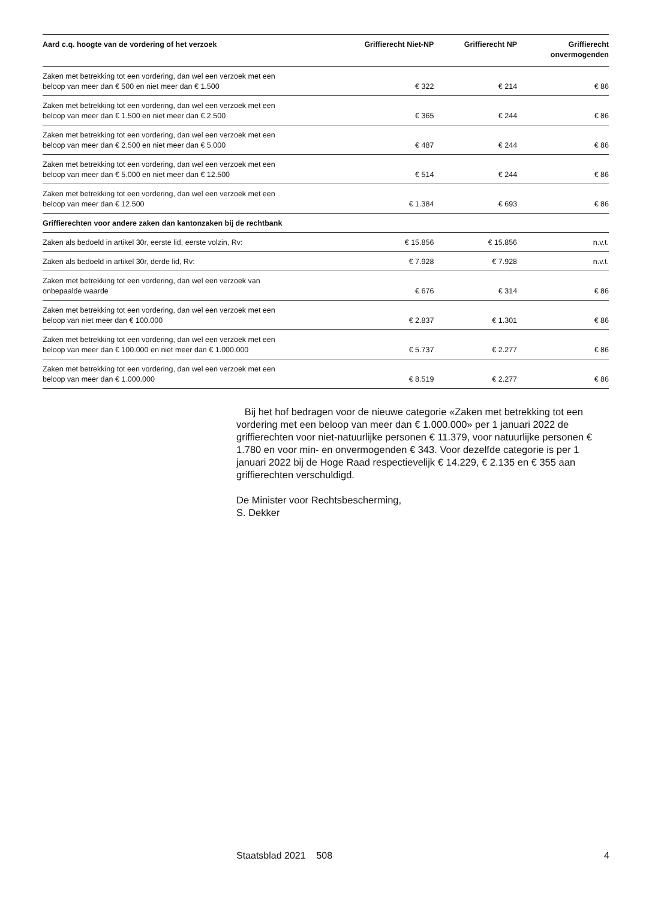| Aard c.q. hoogte van de vordering of het verzoek | Griffierecht Niet-NP | Griffierecht NP | Griffierecht onvermogenden |
| --- | --- | --- | --- |
| Zaken met betrekking tot een vordering, dan wel een verzoek met een beloop van meer dan € 500 en niet meer dan € 1.500 | € 322 | € 214 | € 86 |
| Zaken met betrekking tot een vordering, dan wel een verzoek met een beloop van meer dan € 1.500 en niet meer dan € 2.500 | € 365 | € 244 | € 86 |
| Zaken met betrekking tot een vordering, dan wel een verzoek met een beloop van meer dan € 2.500 en niet meer dan € 5.000 | € 487 | € 244 | € 86 |
| Zaken met betrekking tot een vordering, dan wel een verzoek met een beloop van meer dan € 5.000 en niet meer dan € 12.500 | € 514 | € 244 | € 86 |
| Zaken met betrekking tot een vordering, dan wel een verzoek met een beloop van meer dan € 12.500 | € 1.384 | € 693 | € 86 |
| Griffierechten voor andere zaken dan kantonzaken bij de rechtbank | | | |
| Zaken als bedoeld in artikel 30r, eerste lid, eerste volzin, Rv: | € 15.856 | € 15.856 | n.v.t. |
| Zaken als bedoeld in artikel 30r, derde lid, Rv: | € 7.928 | € 7.928 | n.v.t. |
| Zaken met betrekking tot een vordering, dan wel een verzoek van onbepaalde waarde | € 676 | € 314 | € 86 |
| Zaken met betrekking tot een vordering, dan wel een verzoek met een beloop van niet meer dan € 100.000 | € 2.837 | € 1.301 | € 86 |
| Zaken met betrekking tot een vordering, dan wel een verzoek met een beloop van meer dan € 100.000 en niet meer dan € 1.000.000 | € 5.737 | € 2.277 | € 86 |
| Zaken met betrekking tot een vordering, dan wel een verzoek met een beloop van meer dan € 1.000.000 | € 8.519 | € 2.277 | € 86 |
Bij het hof bedragen voor de nieuwe categorie «Zaken met betrekking tot een vordering met een beloop van meer dan € 1.000.000» per 1 januari 2022 de griffierechten voor niet-natuurlijke personen € 11.379, voor natuurlijke personen € 1.780 en voor min- en onvermogenden € 343. Voor dezelfde categorie is per 1 januari 2022 bij de Hoge Raad respectievelijk € 14.229, € 2.135 en € 355 aan griffierechten verschuldigd.
De Minister voor Rechtsbescherming,
S. Dekker
Staatsblad 2021 508 4